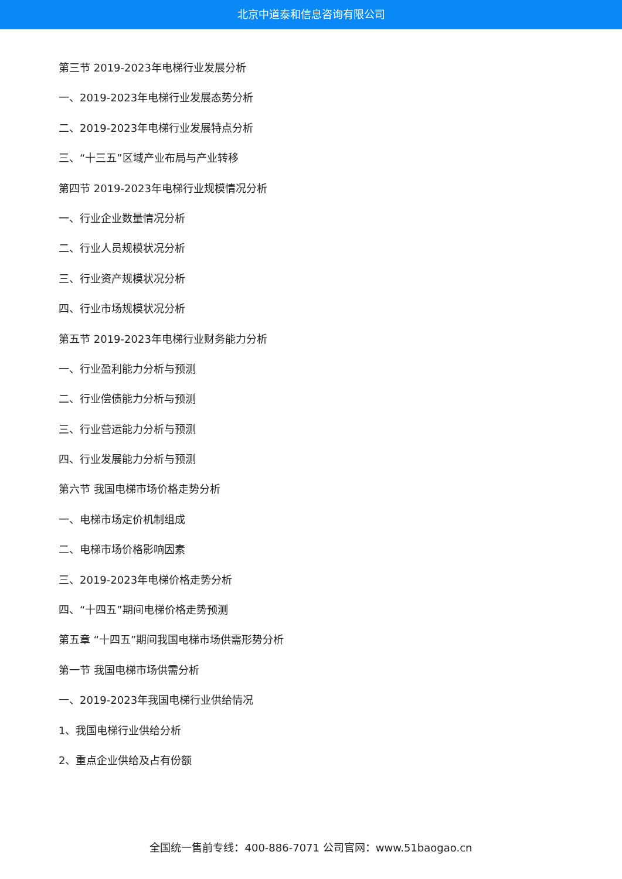北京中道泰和信息咨询有限公司
第三节 2019-2023年电梯行业发展分析
一、2019-2023年电梯行业发展态势分析
二、2019-2023年电梯行业发展特点分析
三、“十三五”区域产业布局与产业转移
第四节 2019-2023年电梯行业规模情况分析
一、行业企业数量情况分析
二、行业人员规模状况分析
三、行业资产规模状况分析
四、行业市场规模状况分析
第五节 2019-2023年电梯行业财务能力分析
一、行业盈利能力分析与预测
二、行业偿债能力分析与预测
三、行业营运能力分析与预测
四、行业发展能力分析与预测
第六节 我国电梯市场价格走势分析
一、电梯市场定价机制组成
二、电梯市场价格影响因素
三、2019-2023年电梯价格走势分析
四、“十四五”期间电梯价格走势预测
第五章 “十四五”期间我国电梯市场供需形势分析
第一节 我国电梯市场供需分析
一、2019-2023年我国电梯行业供给情况
1、我国电梯行业供给分析
2、重点企业供给及占有份额
全国统一售前专线：400-886-7071 公司官网：www.51baogao.cn